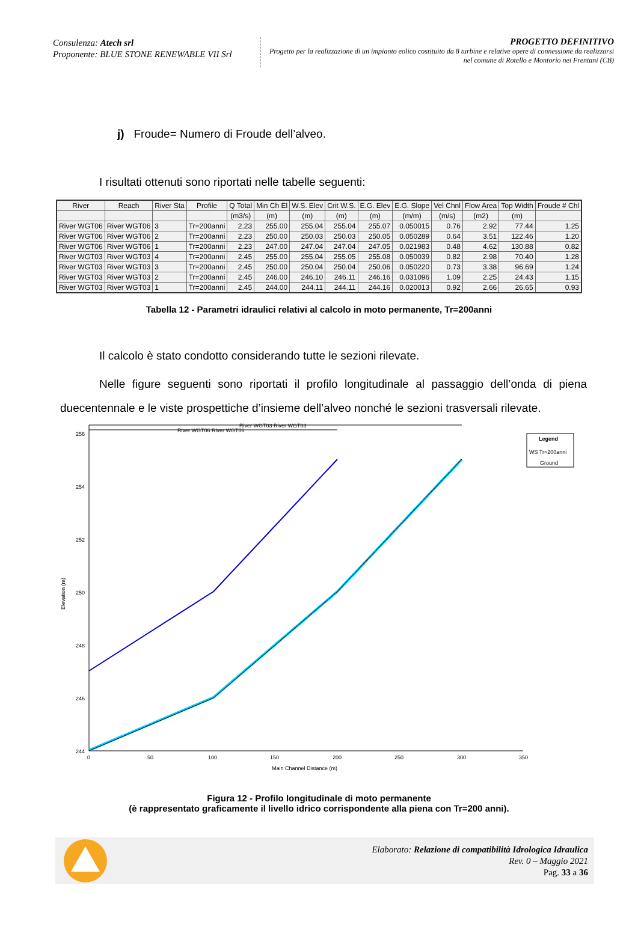Consulenza: Atech srl
Proponente: BLUE STONE RENEWABLE VII Srl
PROGETTO DEFINITIVO
Progetto per la realizzazione di un impianto eolico costituito da 8 turbine e relative opere di connessione da realizzarsi nel comune di Rotello e Montorio nei Frentani (CB)
j) Froude= Numero di Froude dell’alveo.
I risultati ottenuti sono riportati nelle tabelle seguenti:
| River | Reach | River Sta | Profile | Q Total | Min Ch El | W.S. Elev | Crit W.S. | E.G. Elev | E.G. Slope | Vel Chnl | Flow Area | Top Width | Froude # Chl |
| --- | --- | --- | --- | --- | --- | --- | --- | --- | --- | --- | --- | --- | --- |
| | | | | (m3/s) | (m) | (m) | (m) | (m) | (m/m) | (m/s) | (m2) | (m) | |
| River WGT06 | River WGT06 | 3 | Tr=200anni | 2.23 | 255.00 | 255.04 | 255.04 | 255.07 | 0.050015 | 0.76 | 2.92 | 77.44 | 1.25 |
| River WGT06 | River WGT06 | 2 | Tr=200anni | 2.23 | 250.00 | 250.03 | 250.03 | 250.05 | 0.050289 | 0.64 | 3.51 | 122.46 | 1.20 |
| River WGT06 | River WGT06 | 1 | Tr=200anni | 2.23 | 247.00 | 247.04 | 247.04 | 247.05 | 0.021983 | 0.48 | 4.62 | 130.88 | 0.82 |
| River WGT03 | River WGT03 | 4 | Tr=200anni | 2.45 | 255.00 | 255.04 | 255.05 | 255.08 | 0.050039 | 0.82 | 2.98 | 70.40 | 1.28 |
| River WGT03 | River WGT03 | 3 | Tr=200anni | 2.45 | 250.00 | 250.04 | 250.04 | 250.06 | 0.050220 | 0.73 | 3.38 | 96.69 | 1.24 |
| River WGT03 | River WGT03 | 2 | Tr=200anni | 2.45 | 246.00 | 246.10 | 246.11 | 246.16 | 0.031096 | 1.09 | 2.25 | 24.43 | 1.15 |
| River WGT03 | River WGT03 | 1 | Tr=200anni | 2.45 | 244.00 | 244.11 | 244.11 | 244.16 | 0.020013 | 0.92 | 2.66 | 26.65 | 0.93 |
Tabella 12 - Parametri idraulici relativi al calcolo in moto permanente, Tr=200anni
Il calcolo è stato condotto considerando tutte le sezioni rilevate.
Nelle figure seguenti sono riportati il profilo longitudinale al passaggio dell’onda di piena duecentennale e le viste prospettiche d’insieme dell’alveo nonché le sezioni trasversali rilevate.
256
254
252
250
248
246
244
0
50
100
150
200
250
300
350
Main Channel Distance (m)
Elevation (m)
River WGT06 River WGT06
River WGT03 River WGT03
Legend
WS Tr=200anni
Ground
Figura 12 - Profilo longitudinale di moto permanente
(è rappresentato graficamente il livello idrico corrispondente alla piena con Tr=200 anni).
Elaborato: Relazione di compatibilità Idrologica Idraulica
Rev. 0 – Maggio 2021
Pag. 33 a 36